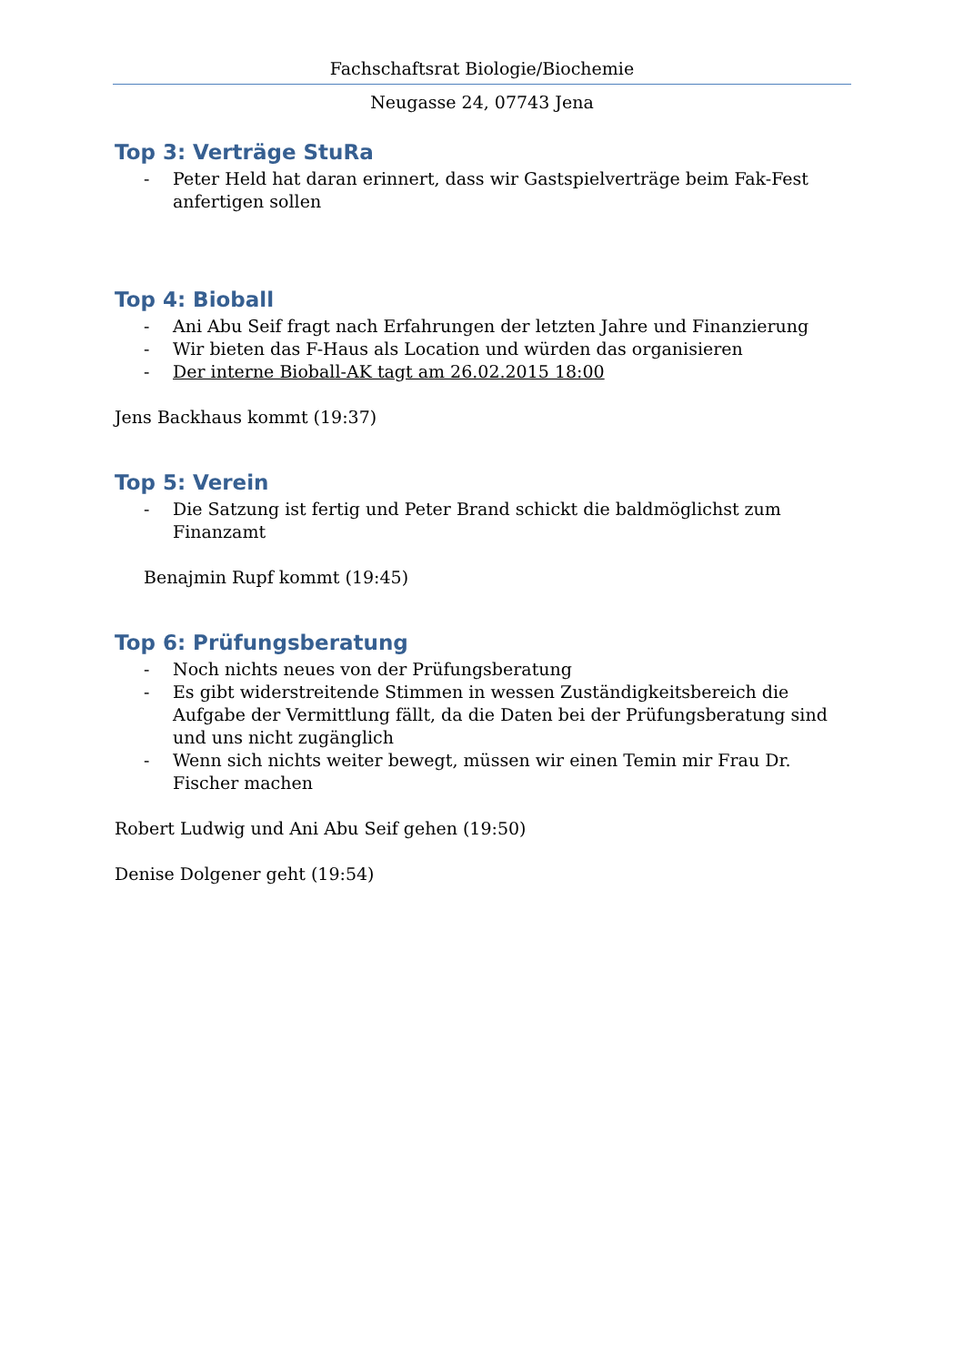Fachschaftsrat Biologie/Biochemie
Neugasse 24, 07743 Jena
Top 3: Verträge StuRa
- Peter Held hat daran erinnert, dass wir Gastspielverträge beim Fak-Fest anfertigen sollen
Top 4: Bioball
- Ani Abu Seif fragt nach Erfahrungen der letzten Jahre und Finanzierung
- Wir bieten das F-Haus als Location und würden das organisieren
- Der interne Bioball-AK tagt am 26.02.2015 18:00
Jens Backhaus kommt (19:37)
Top 5: Verein
- Die Satzung ist fertig und Peter Brand schickt die baldmöglichst zum Finanzamt
Benajmin Rupf kommt (19:45)
Top 6: Prüfungsberatung
- Noch nichts neues von der Prüfungsberatung
- Es gibt widerstreitende Stimmen in wessen Zuständigkeitsbereich die Aufgabe der Vermittlung fällt, da die Daten bei der Prüfungsberatung sind und uns nicht zugänglich
- Wenn sich nichts weiter bewegt, müssen wir einen Temin mir Frau Dr. Fischer machen
Robert Ludwig und Ani Abu Seif gehen (19:50)
Denise Dolgener geht (19:54)